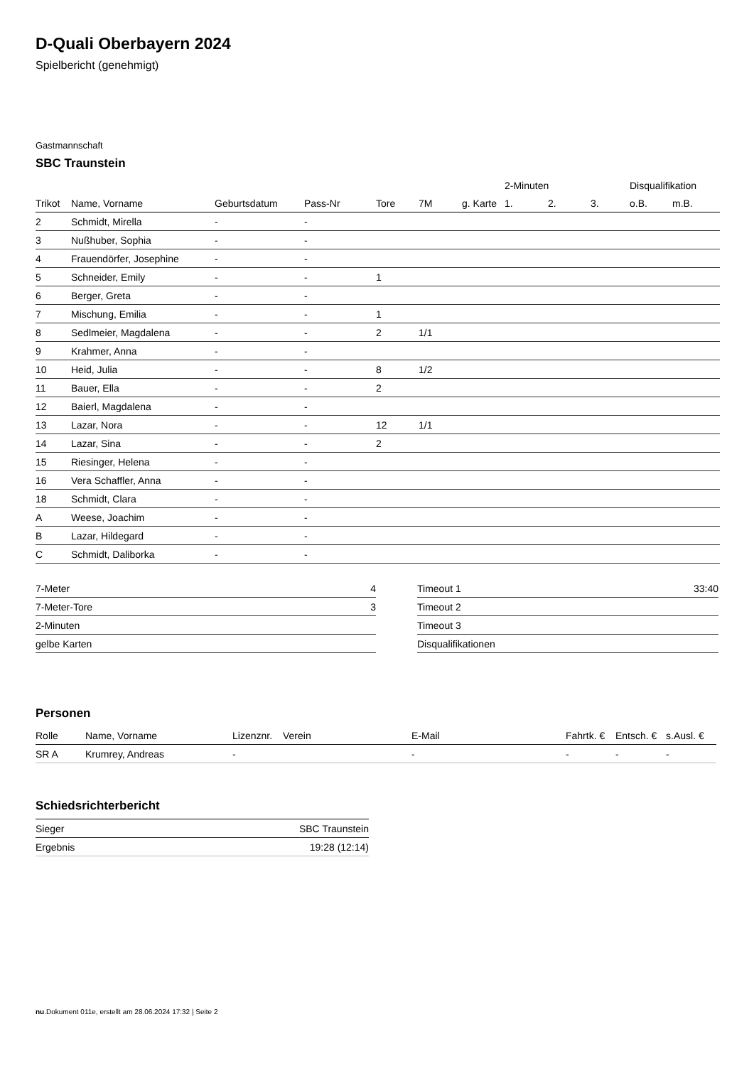D-Quali Oberbayern 2024
Spielbericht (genehmigt)
Gastmannschaft
SBC Traunstein
| | | | | | | | 2-Minuten | | | Disqualifikation | |
| --- | --- | --- | --- | --- | --- | --- | --- | --- | --- | --- | --- |
| Trikot | Name, Vorname | Geburtsdatum | Pass-Nr | Tore | 7M | g. Karte | 1. | 2. | 3. | o.B. | m.B. |
| 2 | Schmidt, Mirella | - | - | | | | | | | | |
| 3 | Nußhuber, Sophia | - | - | | | | | | | | |
| 4 | Frauendörfer, Josephine | - | - | | | | | | | | |
| 5 | Schneider, Emily | - | - | 1 | | | | | | | |
| 6 | Berger, Greta | - | - | | | | | | | | |
| 7 | Mischung, Emilia | - | - | 1 | | | | | | | |
| 8 | Sedlmeier, Magdalena | - | - | 2 | 1/1 | | | | | | |
| 9 | Krahmer, Anna | - | - | | | | | | | | |
| 10 | Heid, Julia | - | - | 8 | 1/2 | | | | | | |
| 11 | Bauer, Ella | - | - | 2 | | | | | | | |
| 12 | Baierl, Magdalena | - | - | | | | | | | | |
| 13 | Lazar, Nora | - | - | 12 | 1/1 | | | | | | |
| 14 | Lazar, Sina | - | - | 2 | | | | | | | |
| 15 | Riesinger, Helena | - | - | | | | | | | | |
| 16 | Vera Schaffler, Anna | - | - | | | | | | | | |
| 18 | Schmidt, Clara | - | - | | | | | | | | |
| A | Weese, Joachim | - | - | | | | | | | | |
| B | Lazar, Hildegard | - | - | | | | | | | | |
| C | Schmidt, Daliborka | - | - | | | | | | | | |
| 7-Meter | 4 |
| 7-Meter-Tore | 3 |
| 2-Minuten | |
| gelbe Karten | |
| Timeout 1 | 33:40 |
| Timeout 2 | |
| Timeout 3 | |
| Disqualifikationen | |
Personen
| Rolle | Name, Vorname | Lizenznr. | Verein | E-Mail | Fahrtk. € | Entsch. € | s.Ausl. € |
| --- | --- | --- | --- | --- | --- | --- | --- |
| SR A | Krumrey, Andreas | - | | - | - | - | - |
Schiedsrichterbericht
| Sieger | SBC Traunstein |
| Ergebnis | 19:28 (12:14) |
nu.Dokument 011e, erstellt am 28.06.2024 17:32 | Seite 2